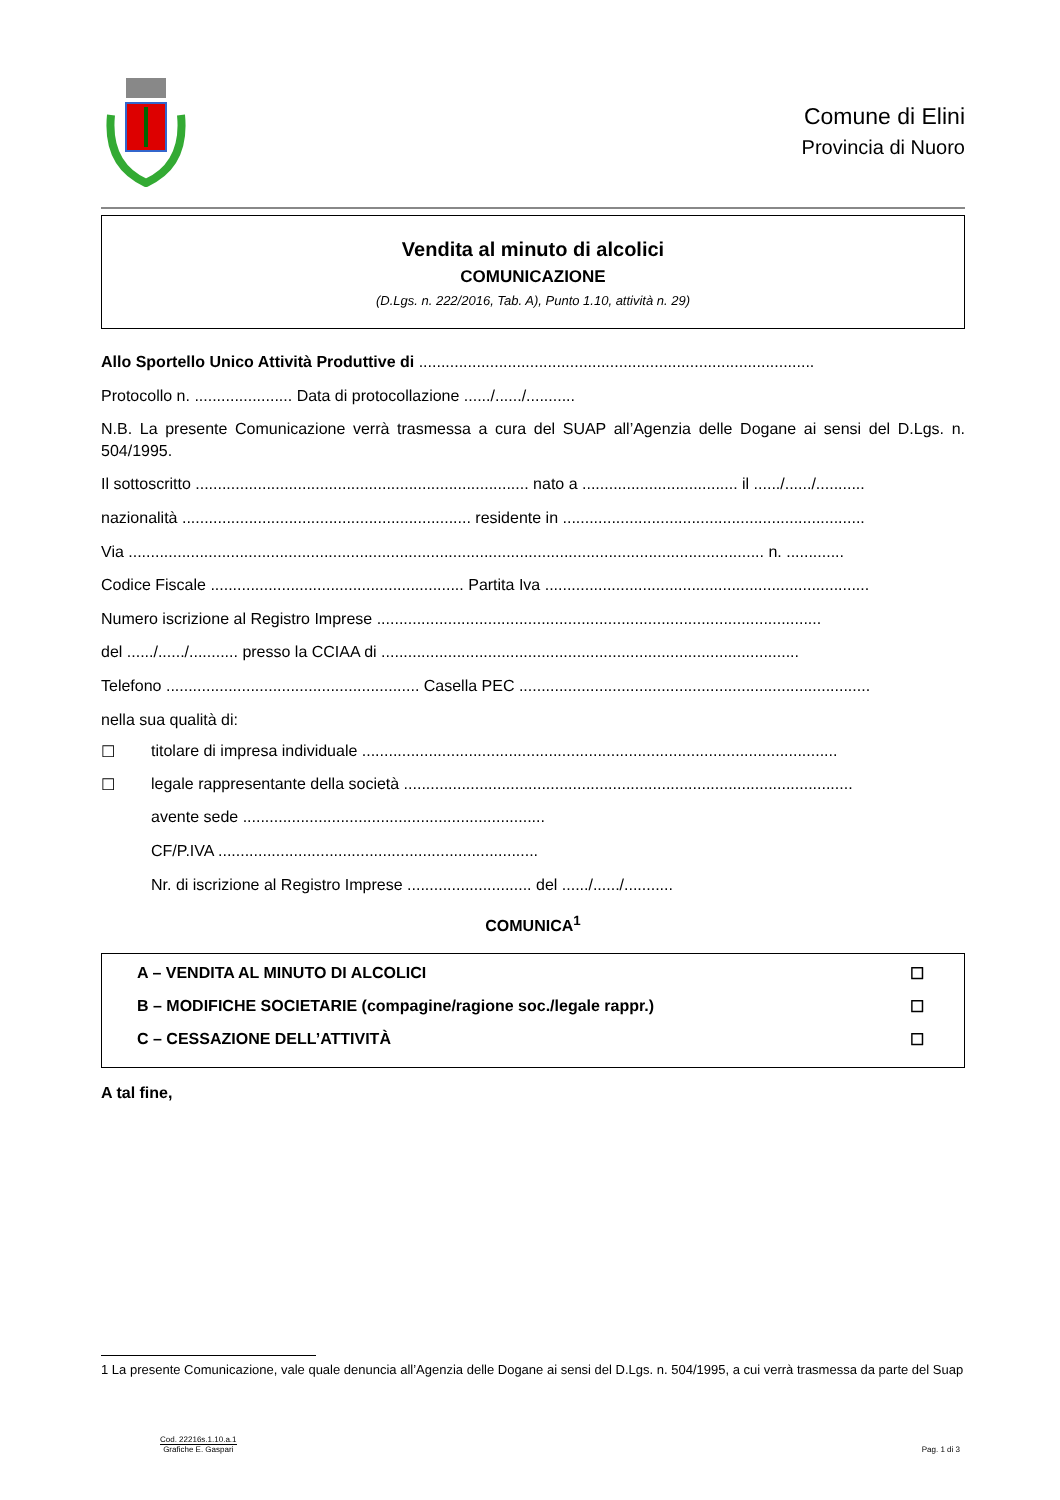Comune di Elini
Provincia di Nuoro
Vendita al minuto di alcolici
COMUNICAZIONE
(D.Lgs. n. 222/2016, Tab. A), Punto 1.10, attività n. 29)
Allo Sportello Unico Attività Produttive di .........................................................................................
Protocollo n. ...................... Data di protocollazione ....../....../...........
N.B. La presente Comunicazione verrà trasmessa a cura del SUAP all’Agenzia delle Dogane ai sensi del D.Lgs. n. 504/1995.
Il sottoscritto ........................................................................... nato a ................................... il ....../....../...........
nazionalità ................................................................. residente in ....................................................................
Via ............................................................................................................................................... n. .............
Codice Fiscale ......................................................... Partita Iva .........................................................................
Numero iscrizione al Registro Imprese ....................................................................................................
del ....../....../........... presso la CCIAA di ..............................................................................................
Telefono ......................................................... Casella PEC ...............................................................................
nella sua qualità di:
☐ titolare di impresa individuale ...........................................................................................................
☐ legale rappresentante della società .....................................................................................................
avente sede ....................................................................
CF/P.IVA ........................................................................
Nr. di iscrizione al Registro Imprese ............................ del ....../....../...........
COMUNICA<sup>1</sup>
A – VENDITA AL MINUTO DI ALCOLICI ☐
B – MODIFICHE SOCIETARIE (compagine/ragione soc./legale rappr.) ☐
C – CESSAZIONE DELL’ATTIVITÀ ☐
A tal fine,
1 La presente Comunicazione, vale quale denuncia all’Agenzia delle Dogane ai sensi del D.Lgs. n. 504/1995, a cui verrà trasmessa da parte del Suap
Cod. 22216s.1.10.a.1
Grafiche E. Gaspari
Pag. 1 di 3